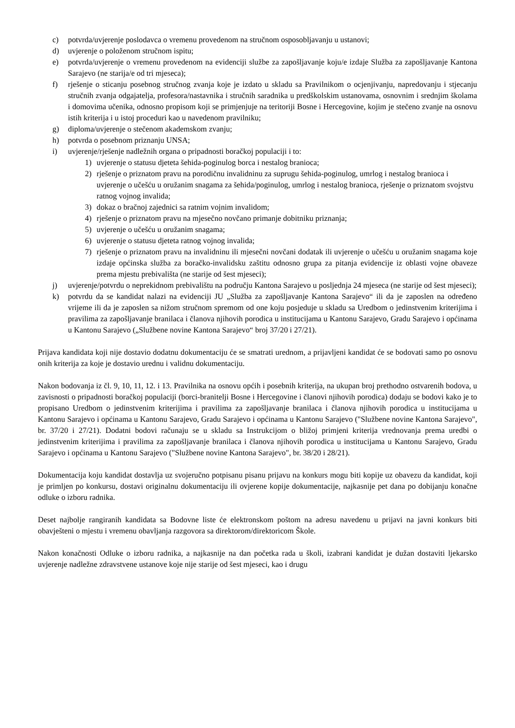c) potvrda/uvjerenje poslodavca o vremenu provedenom na stručnom osposobljavanju u ustanovi;
d) uvjerenje o položenom stručnom ispitu;
e) potvrda/uvjerenje o vremenu provedenom na evidenciji službe za zapošljavanje koju/e izdaje Služba za zapošljavanje Kantona Sarajevo (ne starija/e od tri mjeseca);
f) rješenje o sticanju posebnog stručnog zvanja koje je izdato u skladu sa Pravilnikom o ocjenjivanju, napredovanju i stjecanju stručnih zvanja odgajatelja, profesora/nastavnika i stručnih saradnika u predškolskim ustanovama, osnovnim i srednjim školama i domovima učenika, odnosno propisom koji se primjenjuje na teritoriji Bosne i Hercegovine, kojim je stečeno zvanje na osnovu istih kriterija i u istoj proceduri kao u navedenom pravilniku;
g) diploma/uvjerenje o stečenom akademskom zvanju;
h) potvrda o posebnom priznanju UNSA;
i) uvjerenje/rješenje nadležnih organa o pripadnosti boračkoj populaciji i to:
1) uvjerenje o statusu djeteta šehida-poginulog borca i nestalog branioca;
2) rješenje o priznatom pravu na porodičnu invalidninu za suprugu šehida-poginulog, umrlog i nestalog branioca i uvjerenje o učešću u oružanim snagama za šehida/poginulog, umrlog i nestalog branioca, rješenje o priznatom svojstvu ratnog vojnog invalida;
3) dokaz o bračnoj zajednici sa ratnim vojnim invalidom;
4) rješenje o priznatom pravu na mjesečno novčano primanje dobitniku priznanja;
5) uvjerenje o učešću u oružanim snagama;
6) uvjerenje o statusu djeteta ratnog vojnog invalida;
7) rješenje o priznatom pravu na invalidninu ili mjesečni novčani dodatak ili uvjerenje o učešću u oružanim snagama koje izdaje općinska služba za boračko-invalidsku zaštitu odnosno grupa za pitanja evidencije iz oblasti vojne obaveze prema mjestu prebivališta (ne starije od šest mjeseci);
j) uvjerenje/potvrdu o neprekidnom prebivalištu na području Kantona Sarajevo u posljednja 24 mjeseca (ne starije od šest mjeseci);
k) potvrdu da se kandidat nalazi na evidenciji JU „Služba za zapošljavanje Kantona Sarajevo“ ili da je zaposlen na određeno vrijeme ili da je zaposlen sa nižom stručnom spremom od one koju posjeduje u skladu sa Uredbom o jedinstvenim kriterijima i pravilima za zapošljavanje branilaca i članova njihovih porodica u institucijama u Kantonu Sarajevo, Gradu Sarajevo i općinama u Kantonu Sarajevo („Službene novine Kantona Sarajevo“ broj 37/20 i 27/21).
Prijava kandidata koji nije dostavio dodatnu dokumentaciju će se smatrati urednom, a prijavljeni kandidat će se bodovati samo po osnovu onih kriterija za koje je dostavio urednu i validnu dokumentaciju.
Nakon bodovanja iz čl. 9, 10, 11, 12. i 13. Pravilnika na osnovu općih i posebnih kriterija, na ukupan broj prethodno ostvarenih bodova, u zavisnosti o pripadnosti boračkoj populaciji (borci-branitelji Bosne i Hercegovine i članovi njihovih porodica) dodaju se bodovi kako je to propisano Uredbom o jedinstvenim kriterijima i pravilima za zapošljavanje branilaca i članova njihovih porodica u institucijama u Kantonu Sarajevo i općinama u Kantonu Sarajevo, Gradu Sarajevo i općinama u Kantonu Sarajevo ("Službene novine Kantona Sarajevo", br. 37/20 i 27/21). Dodatni bodovi računaju se u skladu sa Instrukcijom o bližoj primjeni kriterija vrednovanja prema uredbi o jedinstvenim kriterijima i pravilima za zapošljavanje branilaca i članova njihovih porodica u institucijama u Kantonu Sarajevo, Gradu Sarajevo i općinama u Kantonu Sarajevo ("Službene novine Kantona Sarajevo", br. 38/20 i 28/21).
Dokumentacija koju kandidat dostavlja uz svojeručno potpisanu pisanu prijavu na konkurs mogu biti kopije uz obavezu da kandidat, koji je primljen po konkursu, dostavi originalnu dokumentaciju ili ovjerene kopije dokumentacije, najkasnije pet dana po dobijanju konačne odluke o izboru radnika.
Deset najbolje rangiranih kandidata sa Bodovne liste će elektronskom poštom na adresu navedenu u prijavi na javni konkurs biti obavješteni o mjestu i vremenu obavljanja razgovora sa direktorom/direktoricom Škole.
Nakon konačnosti Odluke o izboru radnika, a najkasnije na dan početka rada u školi, izabrani kandidat je dužan dostaviti ljekarsko uvjerenje nadležne zdravstvene ustanove koje nije starije od šest mjeseci, kao i drugu